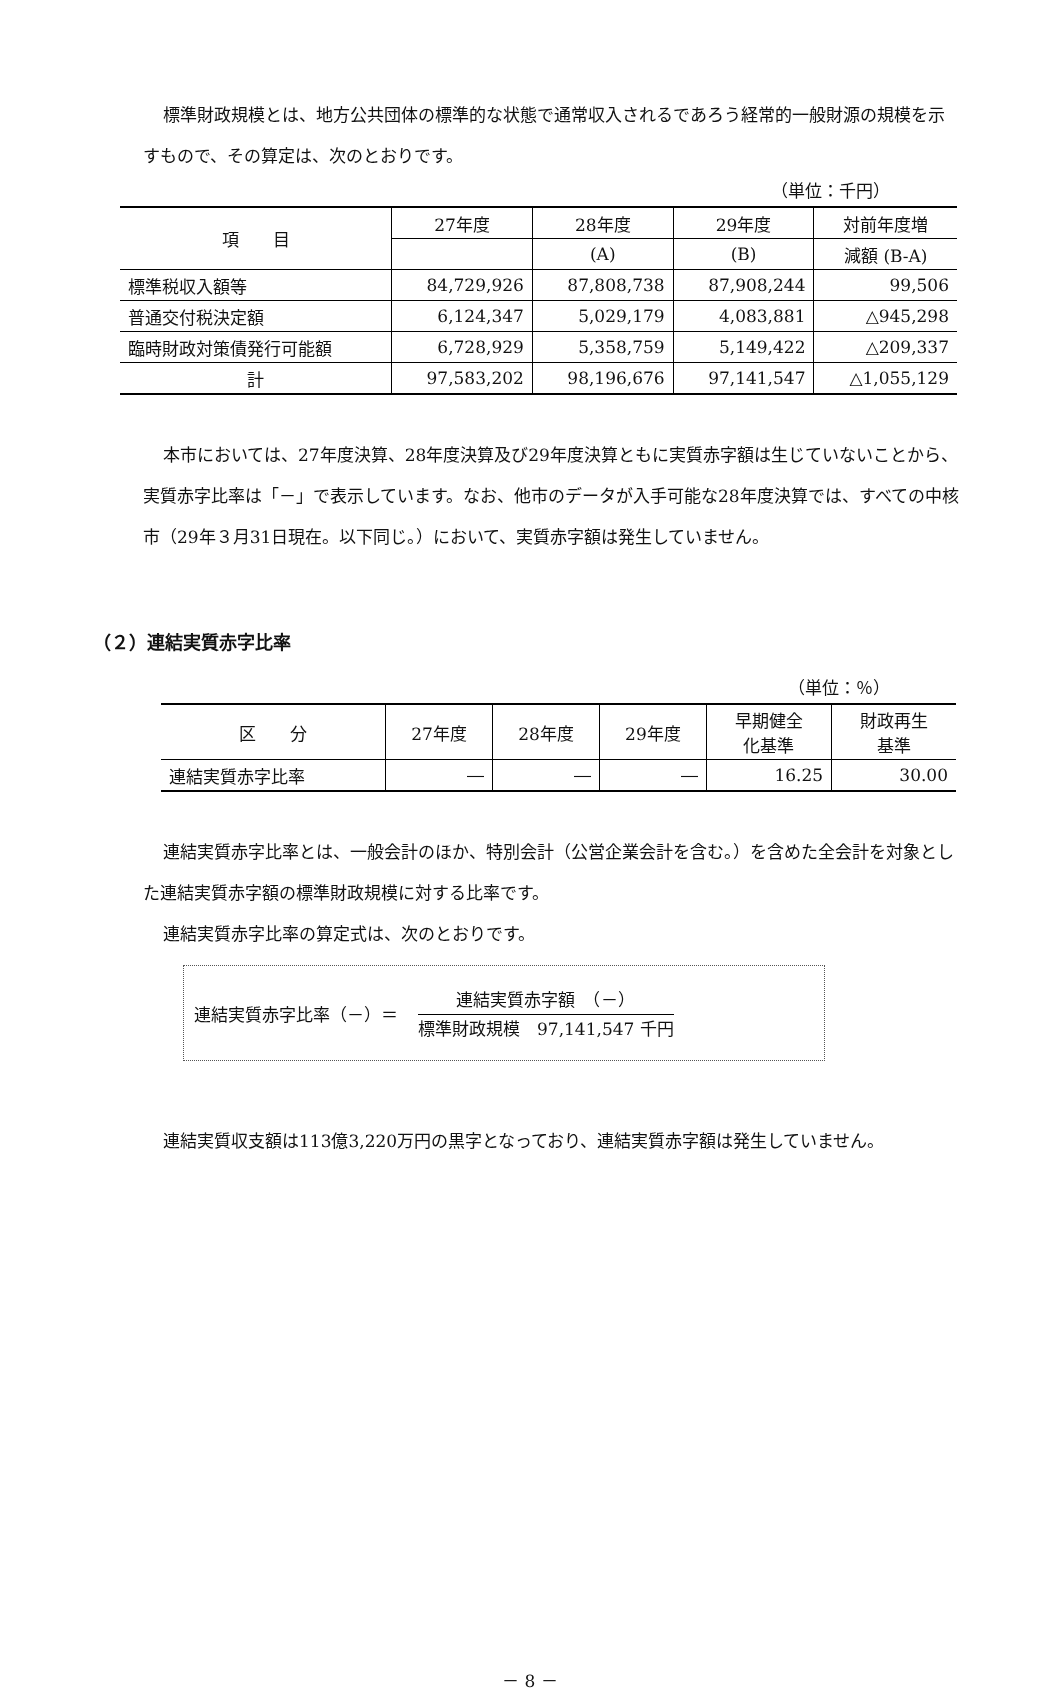標準財政規模とは、地方公共団体の標準的な状態で通常収入されるであろう経常的一般財源の規模を示すもので、その算定は、次のとおりです。
（単位：千円）
| 項 目 | 27年度 | 28年度 | 29年度 | 対前年度増 |
| --- | --- | --- | --- | --- |
| | | (A) | (B) | 減額 (B-A) |
| 標準税収入額等 | 84,729,926 | 87,808,738 | 87,908,244 | 99,506 |
| 普通交付税決定額 | 6,124,347 | 5,029,179 | 4,083,881 | △945,298 |
| 臨時財政対策債発行可能額 | 6,728,929 | 5,358,759 | 5,149,422 | △209,337 |
| 計 | 97,583,202 | 98,196,676 | 97,141,547 | △1,055,129 |
本市においては、27年度決算、28年度決算及び29年度決算ともに実質赤字額は生じていないことから、実質赤字比率は「－」で表示しています。なお、他市のデータが入手可能な28年度決算では、すべての中核市（29年３月31日現在。以下同じ。）において、実質赤字額は発生していません。
（２）連結実質赤字比率
（単位：％）
| 区 分 | 27年度 | 28年度 | 29年度 | 早期健全 化基準 | 財政再生 基準 |
| --- | --- | --- | --- | --- | --- |
| 連結実質赤字比率 | ― | ― | ― | 16.25 | 30.00 |
連結実質赤字比率とは、一般会計のほか、特別会計（公営企業会計を含む。）を含めた全会計を対象とした連結実質赤字額の標準財政規模に対する比率です。
連結実質赤字比率の算定式は、次のとおりです。
連結実質赤字比率（－）＝
連結実質赤字額　（－）
標準財政規模　97,141,547 千円
連結実質収支額は113億3,220万円の黒字となっており、連結実質赤字額は発生していません。
－ 8 －